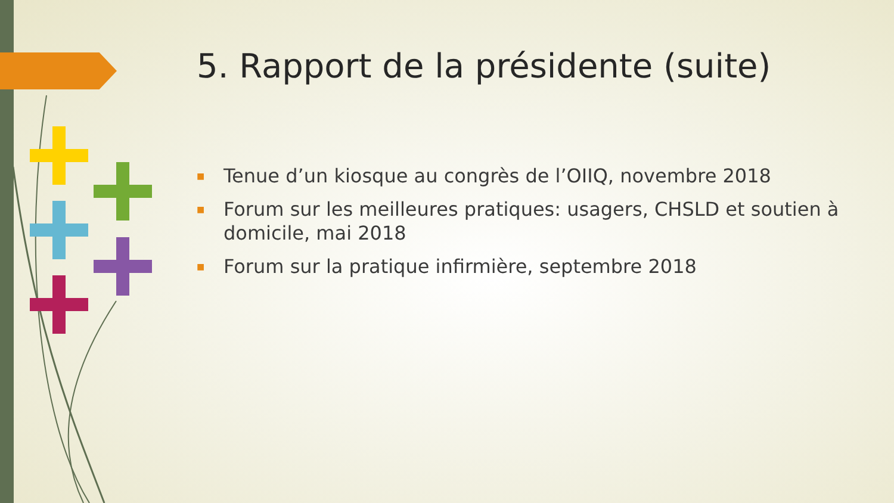5. Rapport de la présidente (suite)
■ Tenue d’un kiosque au congrès de l’OIIQ, novembre 2018
■ Forum sur les meilleures pratiques: usagers, CHSLD et soutien à domicile, mai 2018
■ Forum sur la pratique infirmière, septembre 2018